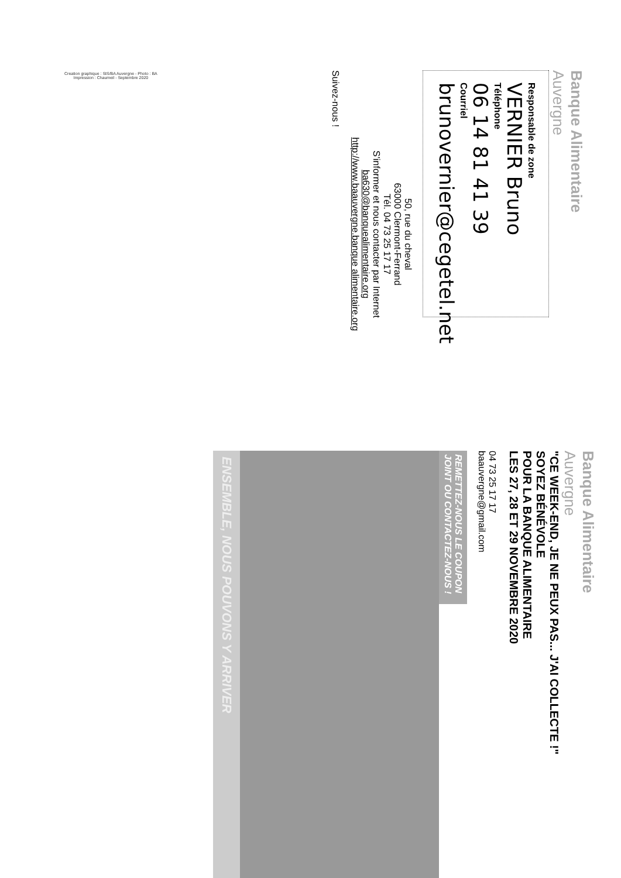Banque Alimentaire
Auvergne
Responsable de zone
VERNIER Bruno
Téléphone
06 14 81 41 39
Courriel
brunovernier@cegetel.net
50, rue du cheval
63000 Clermont-Ferrand
Tél. 04 73 25 17 17
S'informer et nous contacter par Internet
ba630@banquealimentaire.org
http://www.baauvergne.banque alimentaire.org
Suivez-nous !
Creation graphique : StS/BA Auvergne - Photo : BA
Impression : Chaumeil - Septembre 2020
Banque Alimentaire
Auvergne
"CE WEEK-END, JE NE PEUX PAS... J'AI COLLECTE !"
SOYEZ BÉNÉVOLE
POUR LA BANQUE ALIMENTAIRE
LES 27, 28 ET 29 NOVEMBRE 2020
04 73 25 17 17
baauvergne@gmail.com
REMETTEZ-NOUS LE COUPON JOINT OU CONTACTEZ-NOUS !
ENSEMBLE, NOUS POUVONS Y ARRIVER